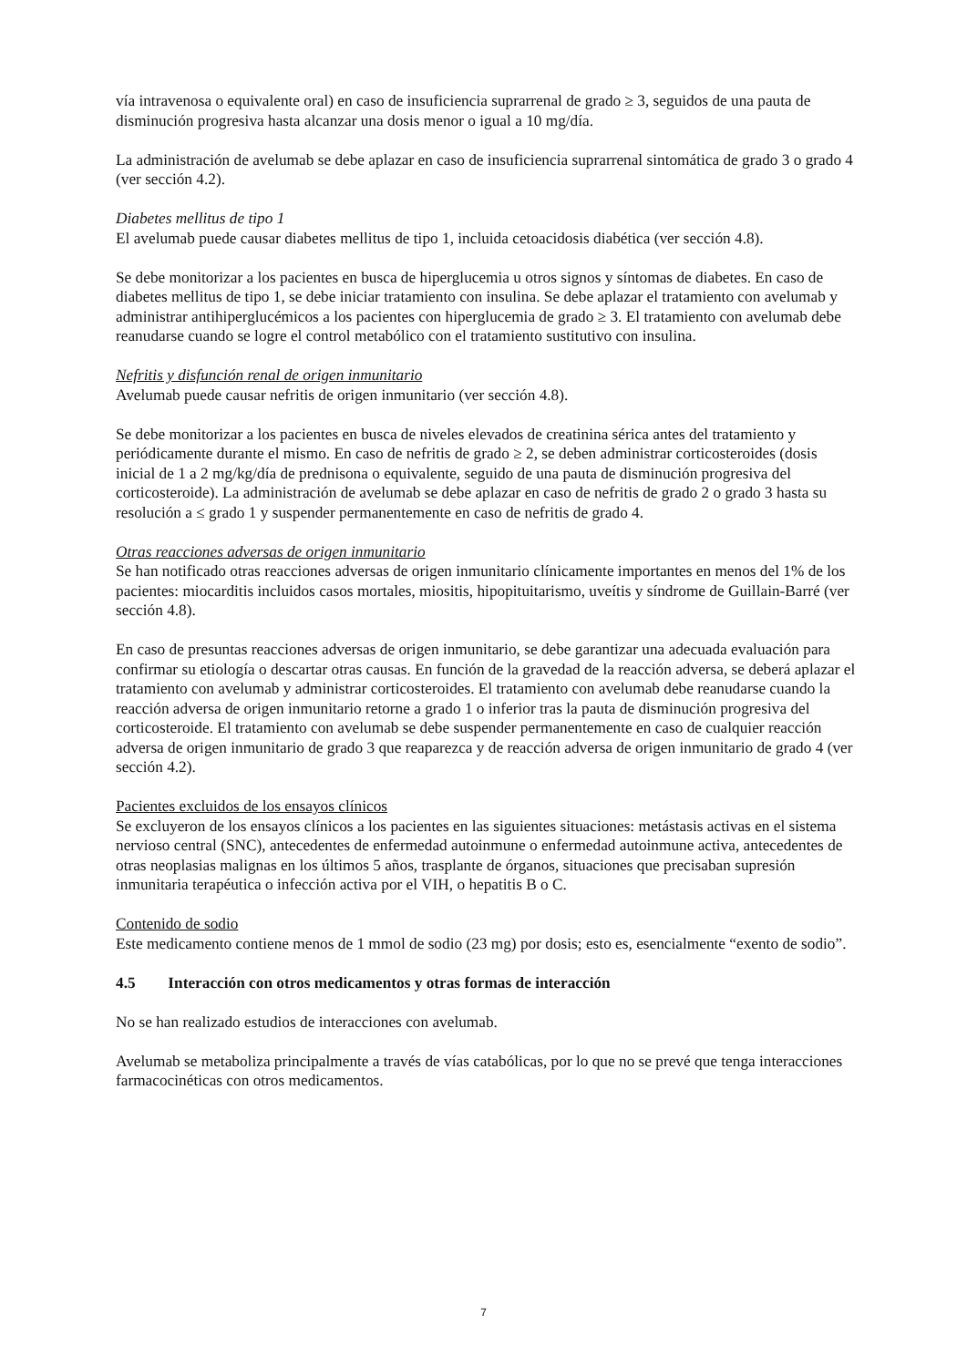vía intravenosa o equivalente oral) en caso de insuficiencia suprarrenal de grado ≥ 3, seguidos de una pauta de disminución progresiva hasta alcanzar una dosis menor o igual a 10 mg/día.
La administración de avelumab se debe aplazar en caso de insuficiencia suprarrenal sintomática de grado 3 o grado 4 (ver sección 4.2).
Diabetes mellitus de tipo 1
El avelumab puede causar diabetes mellitus de tipo 1, incluida cetoacidosis diabética (ver sección 4.8).
Se debe monitorizar a los pacientes en busca de hiperglucemia u otros signos y síntomas de diabetes. En caso de diabetes mellitus de tipo 1, se debe iniciar tratamiento con insulina. Se debe aplazar el tratamiento con avelumab y administrar antihiperglucémicos a los pacientes con hiperglucemia de grado ≥ 3. El tratamiento con avelumab debe reanudarse cuando se logre el control metabólico con el tratamiento sustitutivo con insulina.
Nefritis y disfunción renal de origen inmunitario
Avelumab puede causar nefritis de origen inmunitario (ver sección 4.8).
Se debe monitorizar a los pacientes en busca de niveles elevados de creatinina sérica antes del tratamiento y periódicamente durante el mismo. En caso de nefritis de grado ≥ 2, se deben administrar corticosteroides (dosis inicial de 1 a 2 mg/kg/día de prednisona o equivalente, seguido de una pauta de disminución progresiva del corticosteroide). La administración de avelumab se debe aplazar en caso de nefritis de grado 2 o grado 3 hasta su resolución a ≤ grado 1 y suspender permanentemente en caso de nefritis de grado 4.
Otras reacciones adversas de origen inmunitario
Se han notificado otras reacciones adversas de origen inmunitario clínicamente importantes en menos del 1% de los pacientes: miocarditis incluidos casos mortales, miositis, hipopituitarismo, uveítis y síndrome de Guillain-Barré (ver sección 4.8).
En caso de presuntas reacciones adversas de origen inmunitario, se debe garantizar una adecuada evaluación para confirmar su etiología o descartar otras causas. En función de la gravedad de la reacción adversa, se deberá aplazar el tratamiento con avelumab y administrar corticosteroides. El tratamiento con avelumab debe reanudarse cuando la reacción adversa de origen inmunitario retorne a grado 1 o inferior tras la pauta de disminución progresiva del corticosteroide. El tratamiento con avelumab se debe suspender permanentemente en caso de cualquier reacción adversa de origen inmunitario de grado 3 que reaparezca y de reacción adversa de origen inmunitario de grado 4 (ver sección 4.2).
Pacientes excluidos de los ensayos clínicos
Se excluyeron de los ensayos clínicos a los pacientes en las siguientes situaciones: metástasis activas en el sistema nervioso central (SNC), antecedentes de enfermedad autoinmune o enfermedad autoinmune activa, antecedentes de otras neoplasias malignas en los últimos 5 años, trasplante de órganos, situaciones que precisaban supresión inmunitaria terapéutica o infección activa por el VIH, o hepatitis B o C.
Contenido de sodio
Este medicamento contiene menos de 1 mmol de sodio (23 mg) por dosis; esto es, esencialmente “exento de sodio”.
4.5 Interacción con otros medicamentos y otras formas de interacción
No se han realizado estudios de interacciones con avelumab.
Avelumab se metaboliza principalmente a través de vías catabólicas, por lo que no se prevé que tenga interacciones farmacocinéticas con otros medicamentos.
7